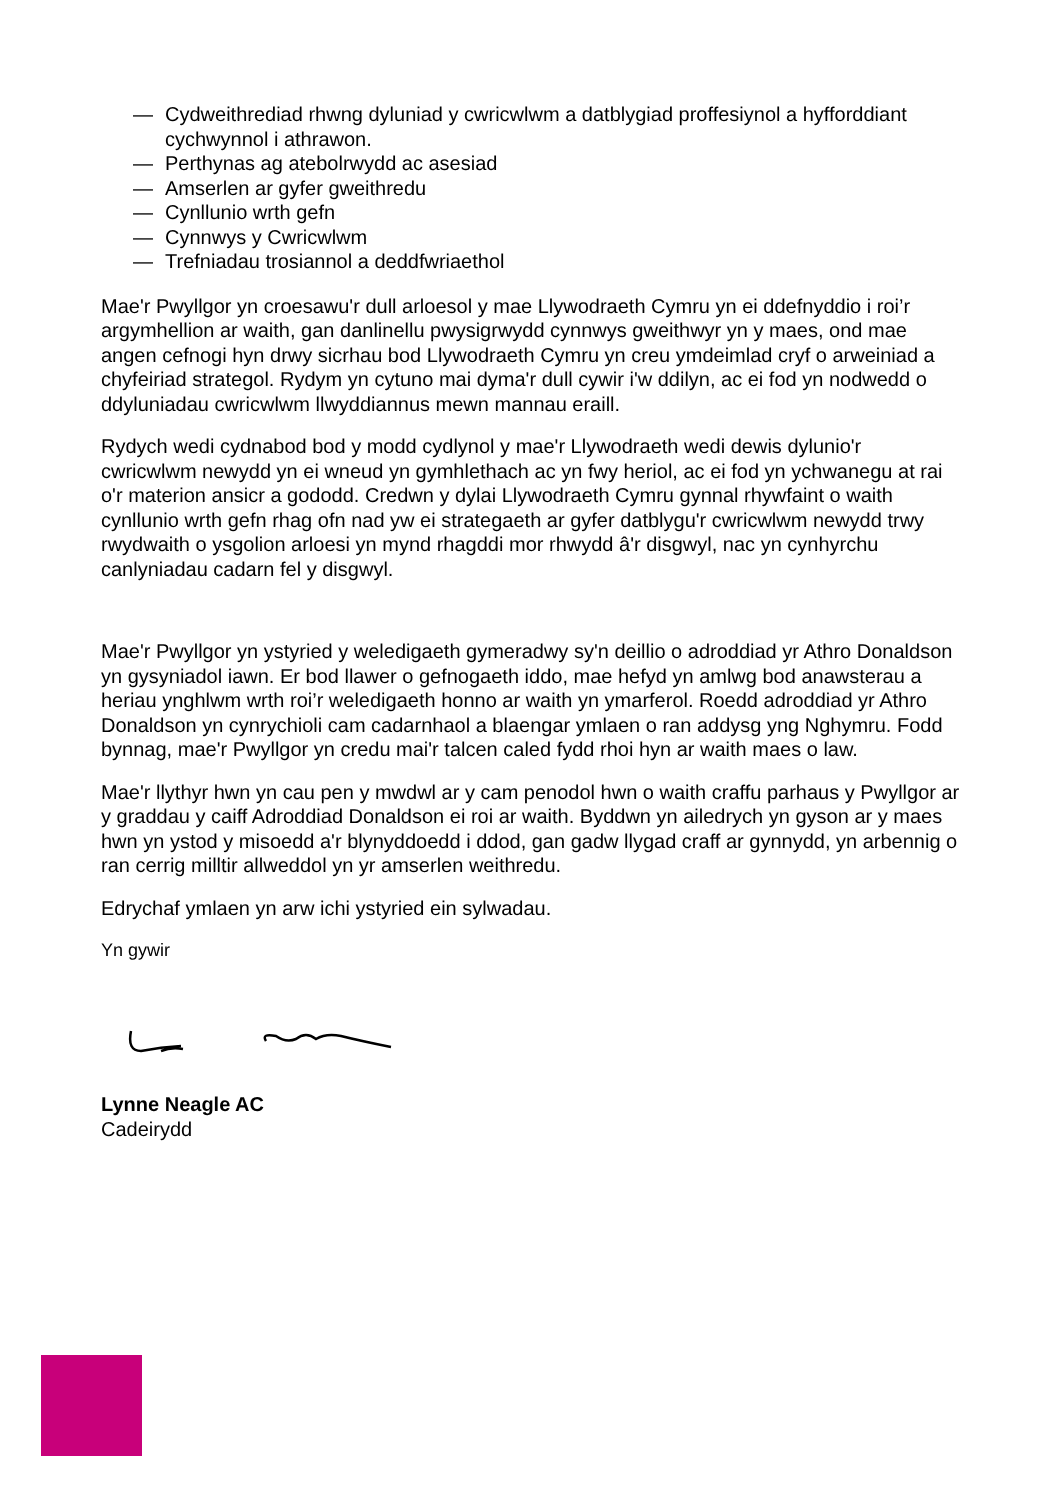— Cydweithrediad rhwng dyluniad y cwricwlwm a datblygiad proffesiynol a hyfforddiant cychwynnol i athrawon.
— Perthynas ag atebolrwydd ac asesiad
— Amserlen ar gyfer gweithredu
— Cynllunio wrth gefn
— Cynnwys y Cwricwlwm
— Trefniadau trosiannol a deddfwriaethol
Mae'r Pwyllgor yn croesawu'r dull arloesol y mae Llywodraeth Cymru yn ei ddefnyddio i roi’r argymhellion ar waith, gan danlinellu pwysigrwydd cynnwys gweithwyr yn y maes, ond mae angen cefnogi hyn drwy sicrhau bod Llywodraeth Cymru yn creu ymdeimlad cryf o arweiniad a chyfeiriad strategol. Rydym yn cytuno mai dyma'r dull cywir i'w ddilyn, ac ei fod yn nodwedd o ddyluniadau cwricwlwm llwyddiannus mewn mannau eraill.
Rydych wedi cydnabod bod y modd cydlynol y mae'r Llywodraeth wedi dewis dylunio'r cwricwlwm newydd yn ei wneud yn gymhlethach ac yn fwy heriol, ac ei fod yn ychwanegu at rai o'r materion ansicr a gododd. Credwn y dylai Llywodraeth Cymru gynnal rhywfaint o waith cynllunio wrth gefn rhag ofn nad yw ei strategaeth ar gyfer datblygu'r cwricwlwm newydd trwy rwydwaith o ysgolion arloesi yn mynd rhagddi mor rhwydd â'r disgwyl, nac yn cynhyrchu canlyniadau cadarn fel y disgwyl.
Mae'r Pwyllgor yn ystyried y weledigaeth gymeradwy sy'n deillio o adroddiad yr Athro Donaldson yn gysyniadol iawn. Er bod llawer o gefnogaeth iddo, mae hefyd yn amlwg bod anawsterau a heriau ynghlwm wrth roi’r weledigaeth honno ar waith yn ymarferol. Roedd adroddiad yr Athro Donaldson yn cynrychioli cam cadarnhaol a blaengar ymlaen o ran addysg yng Nghymru. Fodd bynnag, mae'r Pwyllgor yn credu mai'r talcen caled fydd rhoi hyn ar waith maes o law.
Mae'r llythyr hwn yn cau pen y mwdwl ar y cam penodol hwn o waith craffu parhaus y Pwyllgor ar y graddau y caiff Adroddiad Donaldson ei roi ar waith. Byddwn yn ailedrych yn gyson ar y maes hwn yn ystod y misoedd a'r blynyddoedd i ddod, gan gadw llygad craff ar gynnydd, yn arbennig o ran cerrig milltir allweddol yn yr amserlen weithredu.
Edrychaf ymlaen yn arw ichi ystyried ein sylwadau.
Yn gywir
Lynne Neagle AC
Cadeirydd